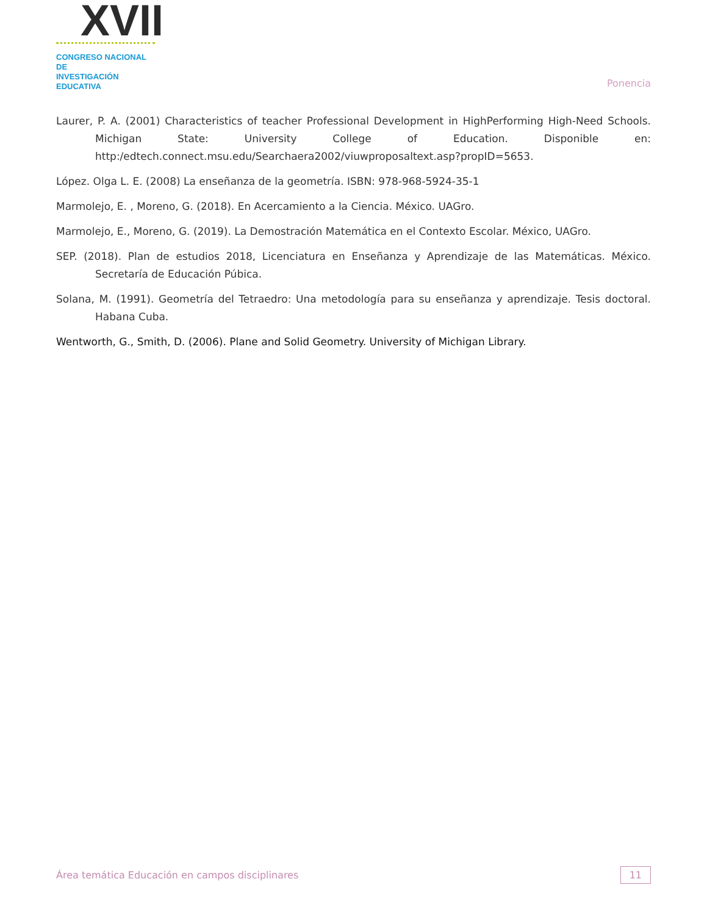XVII
CONGRESO NACIONAL DE
INVESTIGACIÓN EDUCATIVA
Ponencia
Laurer, P. A. (2001) Characteristics of teacher Professional Development in HighPerforming High-Need Schools. Michigan State: University College of Education. Disponible en: http:/edtech.connect.msu.edu/Searchaera2002/viuwproposaltext.asp?propID=5653.
López. Olga L. E. (2008) La enseñanza de la geometría. ISBN: 978-968-5924-35-1
Marmolejo, E. , Moreno, G. (2018). En Acercamiento a la Ciencia. México. UAGro.
Marmolejo, E., Moreno, G. (2019). La Demostración Matemática en el Contexto Escolar. México, UAGro.
SEP. (2018). Plan de estudios 2018, Licenciatura en Enseñanza y Aprendizaje de las Matemáticas. México. Secretaría de Educación Púbica.
Solana, M. (1991). Geometría del Tetraedro: Una metodología para su enseñanza y aprendizaje. Tesis doctoral. Habana Cuba.
Wentworth, G., Smith, D. (2006). Plane and Solid Geometry. University of Michigan Library.
Área temática Educación en campos disciplinares
11